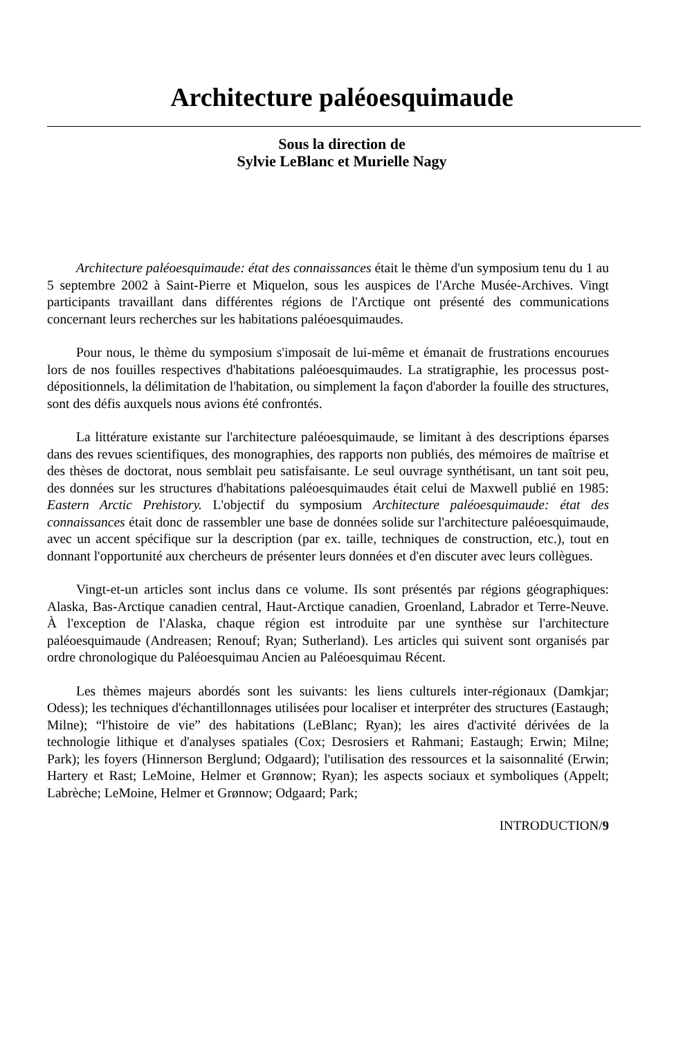Architecture paléoesquimaude
Sous la direction de
Sylvie LeBlanc et Murielle Nagy
Architecture paléoesquimaude: état des connaissances était le thème d'un symposium tenu du 1 au 5 septembre 2002 à Saint-Pierre et Miquelon, sous les auspices de l'Arche Musée-Archives. Vingt participants travaillant dans différentes régions de l'Arctique ont présenté des communications concernant leurs recherches sur les habitations paléoesquimaudes.
Pour nous, le thème du symposium s'imposait de lui-même et émanait de frustrations encourues lors de nos fouilles respectives d'habitations paléoesquimaudes. La stratigraphie, les processus post-dépositionnels, la délimitation de l'habitation, ou simplement la façon d'aborder la fouille des structures, sont des défis auxquels nous avions été confrontés.
La littérature existante sur l'architecture paléoesquimaude, se limitant à des descriptions éparses dans des revues scientifiques, des monographies, des rapports non publiés, des mémoires de maîtrise et des thèses de doctorat, nous semblait peu satisfaisante. Le seul ouvrage synthétisant, un tant soit peu, des données sur les structures d'habitations paléoesquimaudes était celui de Maxwell publié en 1985: Eastern Arctic Prehistory. L'objectif du symposium Architecture paléoesquimaude: état des connaissances était donc de rassembler une base de données solide sur l'architecture paléoesquimaude, avec un accent spécifique sur la description (par ex. taille, techniques de construction, etc.), tout en donnant l'opportunité aux chercheurs de présenter leurs données et d'en discuter avec leurs collègues.
Vingt-et-un articles sont inclus dans ce volume. Ils sont présentés par régions géographiques: Alaska, Bas-Arctique canadien central, Haut-Arctique canadien, Groenland, Labrador et Terre-Neuve. À l'exception de l'Alaska, chaque région est introduite par une synthèse sur l'architecture paléoesquimaude (Andreasen; Renouf; Ryan; Sutherland). Les articles qui suivent sont organisés par ordre chronologique du Paléoesquimau Ancien au Paléoesquimau Récent.
Les thèmes majeurs abordés sont les suivants: les liens culturels inter-régionaux (Damkjar; Odess); les techniques d'échantillonnages utilisées pour localiser et interpréter des structures (Eastaugh; Milne); “l'histoire de vie” des habitations (LeBlanc; Ryan); les aires d'activité dérivées de la technologie lithique et d'analyses spatiales (Cox; Desrosiers et Rahmani; Eastaugh; Erwin; Milne; Park); les foyers (Hinnerson Berglund; Odgaard); l'utilisation des ressources et la saisonnalité (Erwin; Hartery et Rast; LeMoine, Helmer et Grønnow; Ryan); les aspects sociaux et symboliques (Appelt; Labrèche; LeMoine, Helmer et Grønnow; Odgaard; Park;
INTRODUCTION/9